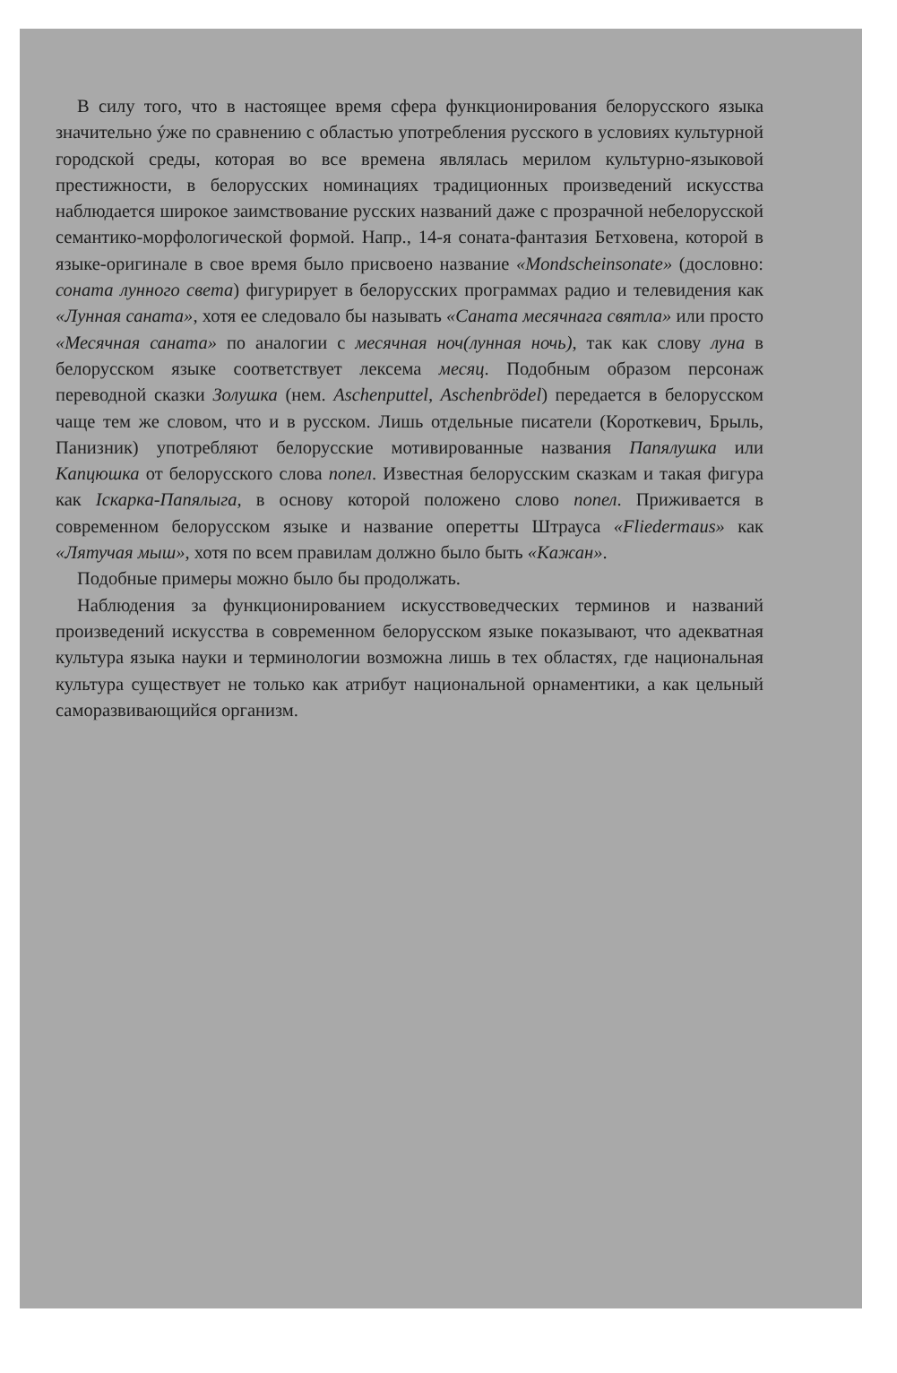В силу того, что в настоящее время сфера функционирования белорусского языка значительно ýже по сравнению с областью употребления русского в условиях культурной городской среды, которая во все времена являлась мерилом культурно-языковой престижности, в белорусских номинациях традиционных произведений искусства наблюдается широкое заимствование русских названий даже с прозрачной небелорусской семантико-морфологической формой. Напр., 14-я соната-фантазия Бетховена, которой в языке-оригинале в свое время было присвоено название «Mondscheinsonate» (дословно: соната лунного света) фигурирует в белорусских программах радио и телевидения как «Лунная саната», хотя ее следовало бы называть «Саната месячнага святла» или просто «Месячная саната» по аналогии с месячная ноч(лунная ночь), так как слову луна в белорусском языке соответствует лексема месяц. Подобным образом персонаж переводной сказки Золушка (нем. Aschenputtel, Aschenbrödel) передается в белорусском чаще тем же словом, что и в русском. Лишь отдельные писатели (Короткевич, Брыль, Панизник) употребляют белорусские мотивированные названия Папялушка или Капцюшка от белорусского слова попел. Известная белорусским сказкам и такая фигура как Іскарка-Папялыга, в основу которой положено слово попел. Приживается в современном белорусском языке и название оперетты Штрауса «Fliedermaus» как «Лятучая мыш», хотя по всем правилам должно было быть «Кажан».
Подобные примеры можно было бы продолжать.
Наблюдения за функционированием искусствоведческих терминов и названий произведений искусства в современном белорусском языке показывают, что адекватная культура языка науки и терминологии возможна лишь в тех областях, где национальная культура существует не только как атрибут национальной орнаментики, а как цельный саморазвивающийся организм.